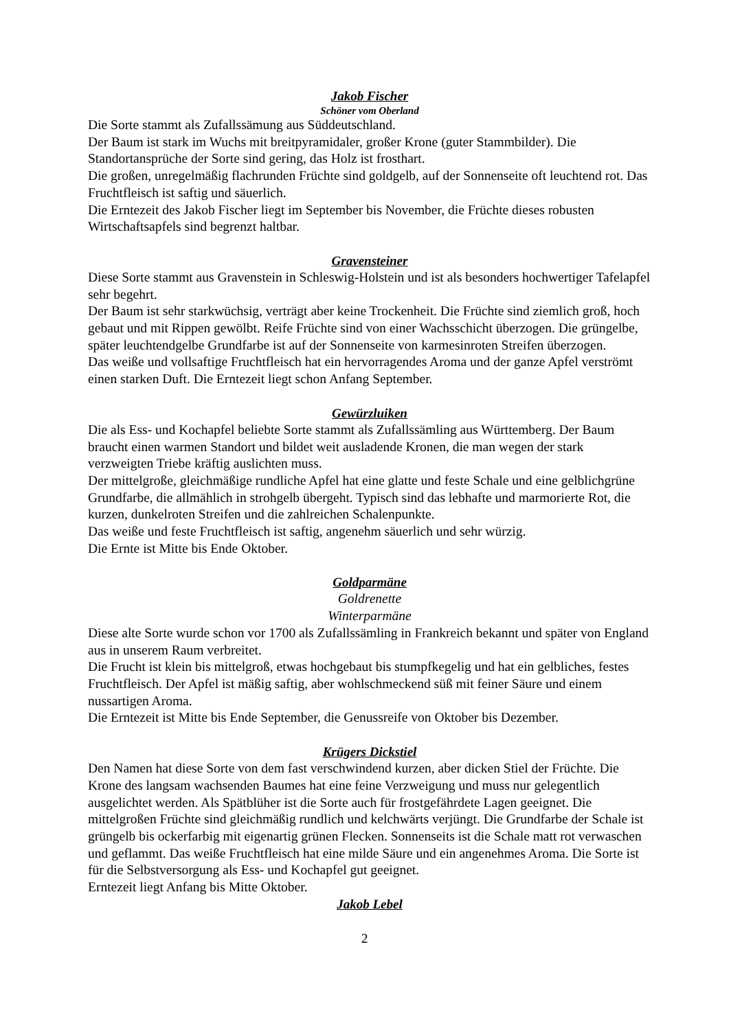Jakob Fischer
Schöner vom Oberland
Die Sorte stammt als Zufallssämung aus Süddeutschland.
Der Baum ist stark im Wuchs mit breitpyramidaler, großer Krone (guter Stammbilder). Die Standortansprüche der Sorte sind gering, das Holz ist frosthart.
Die großen, unregelmäßig flachrunden Früchte sind goldgelb, auf der Sonnenseite oft leuchtend rot. Das Fruchtfleisch ist saftig und säuerlich.
Die Erntezeit des Jakob Fischer liegt im September bis November, die Früchte dieses robusten Wirtschaftsapfels sind begrenzt haltbar.
Gravensteiner
Diese Sorte stammt aus Gravenstein in Schleswig-Holstein und ist als besonders hochwertiger Tafelapfel sehr begehrt.
Der Baum ist sehr starkwüchsig, verträgt aber keine Trockenheit. Die Früchte sind ziemlich groß, hoch gebaut und mit Rippen gewölbt. Reife Früchte sind von einer Wachsschicht überzogen. Die grüngelbe, später leuchtendgelbe Grundfarbe ist auf der Sonnenseite von karmesinroten Streifen überzogen.
Das weiße und vollsaftige Fruchtfleisch hat ein hervorragendes Aroma und der ganze Apfel verströmt einen starken Duft. Die Erntezeit liegt schon Anfang September.
Gewürzluiken
Die als Ess- und Kochapfel beliebte Sorte stammt als Zufallssämling aus Württemberg. Der Baum braucht einen warmen Standort und bildet weit ausladende Kronen, die man wegen der stark verzweigten Triebe kräftig auslichten muss.
Der mittelgroße, gleichmäßige rundliche Apfel hat eine glatte und feste Schale und eine gelblichgrüne Grundfarbe, die allmählich in strohgelb übergeht. Typisch sind das lebhafte und marmorierte Rot, die kurzen, dunkelroten Streifen und die zahlreichen Schalenpunkte.
Das weiße und feste Fruchtfleisch ist saftig, angenehm säuerlich und sehr würzig.
Die Ernte ist Mitte bis Ende Oktober.
Goldparmäne
Goldrenette
Winterparmäne
Diese alte Sorte wurde schon vor 1700 als Zufallssämling in Frankreich bekannt und später von England aus in unserem Raum verbreitet.
Die Frucht ist klein bis mittelgroß, etwas hochgebaut bis stumpfkegelig und hat ein gelbliches, festes Fruchtfleisch. Der Apfel ist mäßig saftig, aber wohlschmeckend süß mit feiner Säure und einem nussartigen Aroma.
Die Erntezeit ist Mitte bis Ende September, die Genussreife von Oktober bis Dezember.
Krügers Dickstiel
Den Namen hat diese Sorte von dem fast verschwindend kurzen, aber dicken Stiel der Früchte. Die Krone des langsam wachsenden Baumes hat eine feine Verzweigung und muss nur gelegentlich ausgelichtet werden. Als Spätblüher ist die Sorte auch für frostgefährdete Lagen geeignet. Die mittelgroßen Früchte sind gleichmäßig rundlich und kelchwärts verjüngt. Die Grundfarbe der Schale ist grüngelb bis ockerfarbig mit eigenartig grünen Flecken. Sonnenseits ist die Schale matt rot verwaschen und geflammt. Das weiße Fruchtfleisch hat eine milde Säure und ein angenehmes Aroma. Die Sorte ist für die Selbstversorgung als Ess- und Kochapfel gut geeignet.
Erntezeit liegt Anfang bis Mitte Oktober.
Jakob Lebel
2